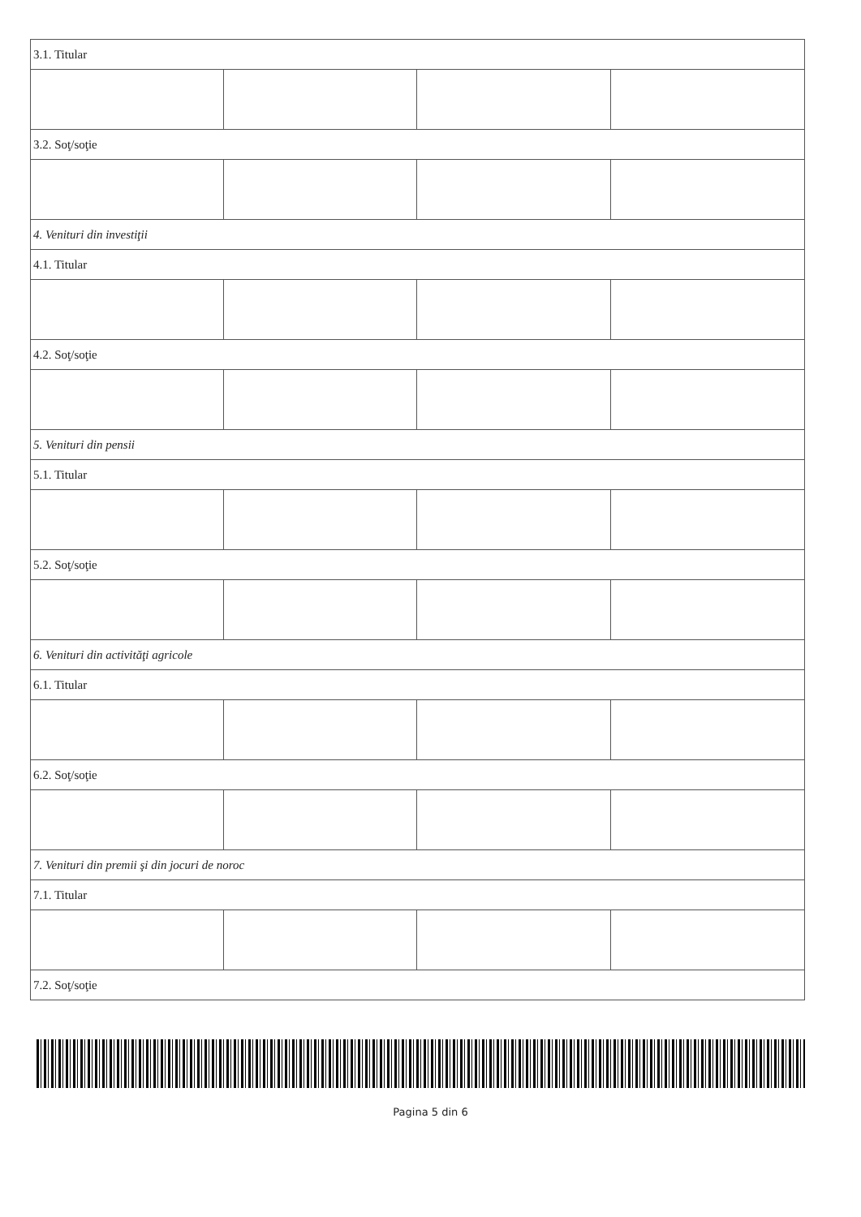| 3.1. Titular | | | |
| 3.2. Soţ/soţie | | | |
| 4. Venituri din investiţii | | | |
| 4.1. Titular | | | |
| 4.2. Soţ/soţie | | | |
| 5. Venituri din pensii | | | |
| 5.1. Titular | | | |
| 5.2. Soţ/soţie | | | |
| 6. Venituri din activităţi agricole | | | |
| 6.1. Titular | | | |
| 6.2. Soţ/soţie | | | |
| 7. Venituri din premii şi din jocuri de noroc | | | |
| 7.1. Titular | | | |
| 7.2. Soţ/soţie | | | |
Pagina 5 din 6